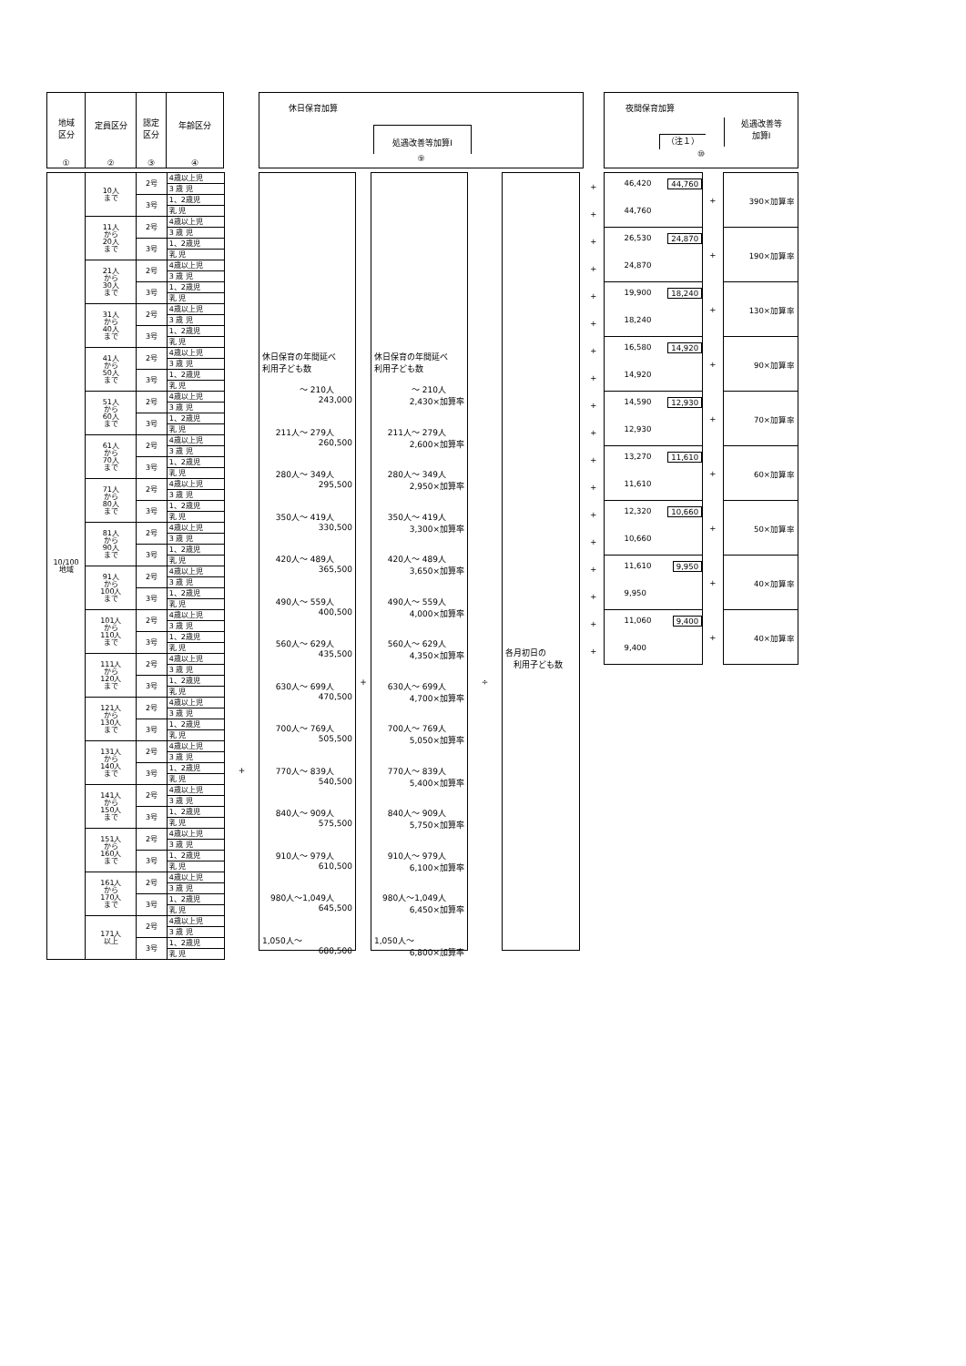| 地域 区分 ① | 定員区分 ② | 認定 区分 ③ | 年齢区分 ④ |
| --- | --- | --- | --- |
| 10/100 地域 | 10人 まで | 2号 | 4歳以上児 |
| | | | 3 歳 児 |
| | | 3号 | 1、2歳児 |
| | | | 乳 児 |
| | 11人 から 20人 まで | 2号 | 4歳以上児 |
| | | | 3 歳 児 |
| | | 3号 | 1、2歳児 |
| | | | 乳 児 |
| | 21人 から 30人 まで | 2号 | 4歳以上児 |
| | | | 3 歳 児 |
| | | 3号 | 1、2歳児 |
| | | | 乳 児 |
| | 31人 から 40人 まで | 2号 | 4歳以上児 |
| | | | 3 歳 児 |
| | | 3号 | 1、2歳児 |
| | | | 乳 児 |
| | 41人 から 50人 まで | 2号 | 4歳以上児 |
| | | | 3 歳 児 |
| | | 3号 | 1、2歳児 |
| | | | 乳 児 |
| | 51人 から 60人 まで | 2号 | 4歳以上児 |
| | | | 3 歳 児 |
| | | 3号 | 1、2歳児 |
| | | | 乳 児 |
| | 61人 から 70人 まで | 2号 | 4歳以上児 |
| | | | 3 歳 児 |
| | | 3号 | 1、2歳児 |
| | | | 乳 児 |
| | 71人 から 80人 まで | 2号 | 4歳以上児 |
| | | | 3 歳 児 |
| | | 3号 | 1、2歳児 |
| | | | 乳 児 |
| | 81人 から 90人 まで | 2号 | 4歳以上児 |
| | | | 3 歳 児 |
| | | 3号 | 1、2歳児 |
| | | | 乳 児 |
| | 91人 から 100人 まで | 2号 | 4歳以上児 |
| | | | 3 歳 児 |
| | | 3号 | 1、2歳児 |
| | | | 乳 児 |
| | 101人 から 110人 まで | 2号 | 4歳以上児 |
| | | | 3 歳 児 |
| | | 3号 | 1、2歳児 |
| | | | 乳 児 |
| | 111人 から 120人 まで | 2号 | 4歳以上児 |
| | | | 3 歳 児 |
| | | 3号 | 1、2歳児 |
| | | | 乳 児 |
| | 121人 から 130人 まで | 2号 | 4歳以上児 |
| | | | 3 歳 児 |
| | | 3号 | 1、2歳児 |
| | | | 乳 児 |
| | 131人 から 140人 まで | 2号 | 4歳以上児 |
| | | | 3 歳 児 |
| | | 3号 | 1、2歳児 |
| | | | 乳 児 |
| | 141人 から 150人 まで | 2号 | 4歳以上児 |
| | | | 3 歳 児 |
| | | 3号 | 1、2歳児 |
| | | | 乳 児 |
| | 151人 から 160人 まで | 2号 | 4歳以上児 |
| | | | 3 歳 児 |
| | | 3号 | 1、2歳児 |
| | | | 乳 児 |
| | 161人 から 170人 まで | 2号 | 4歳以上児 |
| | | | 3 歳 児 |
| | | 3号 | 1、2歳児 |
| | | | 乳 児 |
| | 171人 以上 | 2号 | 4歳以上児 |
| | | | 3 歳 児 |
| | | 3号 | 1、2歳児 |
| | | | 乳 児 |
+
休日保育加算
処遇改善等加算Ⅰ
⑨
休日保育の年間延べ
利用子ども数
～ 210人
243,000
211人～ 279人
260,500
280人～ 349人
295,500
350人～ 419人
330,500
420人～ 489人
365,500
490人～ 559人
400,500
560人～ 629人
435,500
630人～ 699人
470,500
700人～ 769人
505,500
770人～ 839人
540,500
840人～ 909人
575,500
910人～ 979人
610,500
980人～1,049人
645,500
1,050人～
680,500
+
休日保育の年間延べ
利用子ども数
～ 210人
2,430×加算率
211人～ 279人
2,600×加算率
280人～ 349人
2,950×加算率
350人～ 419人
3,300×加算率
420人～ 489人
3,650×加算率
490人～ 559人
4,000×加算率
560人～ 629人
4,350×加算率
630人～ 699人
4,700×加算率
700人～ 769人
5,050×加算率
770人～ 839人
5,400×加算率
840人～ 909人
5,750×加算率
910人～ 979人
6,100×加算率
980人～1,049人
6,450×加算率
1,050人～
6,800×加算率
÷
各月初日の
利用子ども数
夜間保育加算
（注１）
処遇改善等
加算Ⅰ
⑩
| + | 46,420 44,760 44,760 | + | 390×加算率 |
| + | | | |
| + | 26,530 24,870 24,870 | + | 190×加算率 |
| + | | | |
| + | 19,900 18,240 18,240 | + | 130×加算率 |
| + | | | |
| + | 16,580 14,920 14,920 | + | 90×加算率 |
| + | | | |
| + | 14,590 12,930 12,930 | + | 70×加算率 |
| + | | | |
| + | 13,270 11,610 11,610 | + | 60×加算率 |
| + | | | |
| + | 12,320 10,660 10,660 | + | 50×加算率 |
| + | | | |
| + | 11,610 9,950 9,950 | + | 40×加算率 |
| + | | | |
| + | 11,060 9,400 9,400 | + | 40×加算率 |
| + | | | |